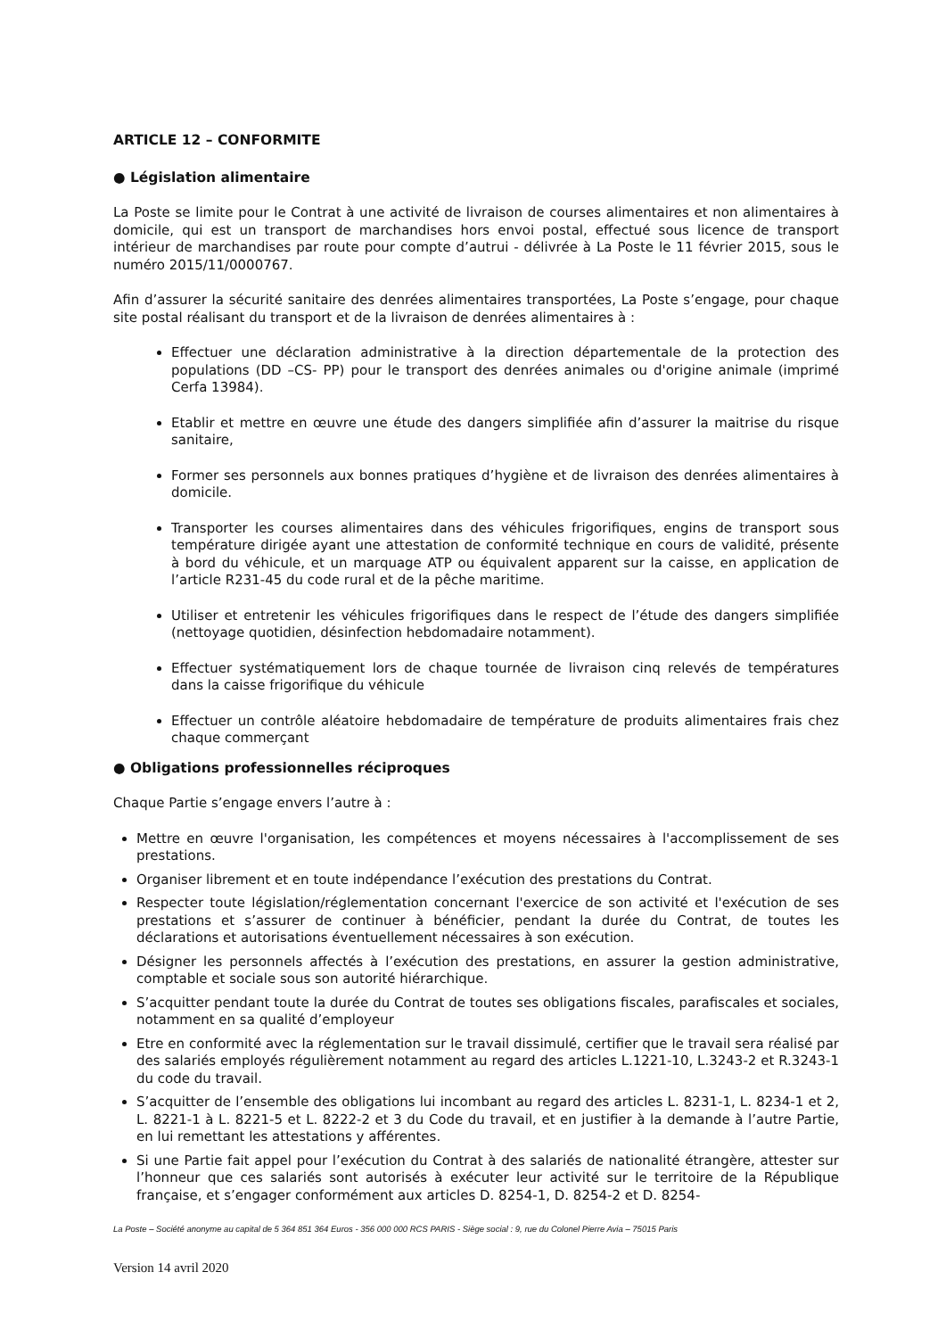ARTICLE 12 – CONFORMITE
● Législation alimentaire
La Poste se limite pour le Contrat à une activité de livraison de courses alimentaires et non alimentaires à domicile, qui est un transport de marchandises hors envoi postal, effectué sous licence de transport intérieur de marchandises par route pour compte d’autrui - délivrée à La Poste le 11 février 2015, sous le numéro 2015/11/0000767.
Afin d’assurer la sécurité sanitaire des denrées alimentaires transportées, La Poste s’engage, pour chaque site postal réalisant du transport et de la livraison de denrées alimentaires à :
Effectuer une déclaration administrative à la direction départementale de la protection des populations (DD –CS- PP) pour le transport des denrées animales ou d'origine animale (imprimé Cerfa 13984).
Etablir et mettre en œuvre une étude des dangers simplifiée afin d’assurer la maitrise du risque sanitaire,
Former ses personnels aux bonnes pratiques d’hygiène et de livraison des denrées alimentaires à domicile.
Transporter les courses alimentaires dans des véhicules frigorifiques, engins de transport sous température dirigée ayant une attestation de conformité technique en cours de validité, présente à bord du véhicule, et un marquage ATP ou équivalent apparent sur la caisse, en application de l’article R231-45 du code rural et de la pêche maritime.
Utiliser et entretenir les véhicules frigorifiques dans le respect de l’étude des dangers simplifiée (nettoyage quotidien, désinfection hebdomadaire notamment).
Effectuer systématiquement lors de chaque tournée de livraison cinq relevés de températures dans la caisse frigorifique du véhicule
Effectuer un contrôle aléatoire hebdomadaire de température de produits alimentaires frais chez chaque commerçant
● Obligations professionnelles réciproques
Chaque Partie s’engage envers l’autre à :
Mettre en œuvre l'organisation, les compétences et moyens nécessaires à l'accomplissement de ses prestations.
Organiser librement et en toute indépendance l’exécution des prestations du Contrat.
Respecter toute législation/réglementation concernant l'exercice de son activité et l'exécution de ses prestations et s’assurer de continuer à bénéficier, pendant la durée du Contrat, de toutes les déclarations et autorisations éventuellement nécessaires à son exécution.
Désigner les personnels affectés à l’exécution des prestations, en assurer la gestion administrative, comptable et sociale sous son autorité hiérarchique.
S’acquitter pendant toute la durée du Contrat de toutes ses obligations fiscales, parafiscales et sociales, notamment en sa qualité d’employeur
Etre en conformité avec la réglementation sur le travail dissimulé, certifier que le travail sera réalisé par des salariés employés régulièrement notamment au regard des articles L.1221-10, L.3243-2 et R.3243-1 du code du travail.
S’acquitter de l’ensemble des obligations lui incombant au regard des articles L. 8231-1, L. 8234-1 et 2, L. 8221-1 à L. 8221-5 et L. 8222-2 et 3 du Code du travail, et en justifier à la demande à l’autre Partie, en lui remettant les attestations y afférentes.
Si une Partie fait appel pour l’exécution du Contrat à des salariés de nationalité étrangère, attester sur l’honneur que ces salariés sont autorisés à exécuter leur activité sur le territoire de la République française, et s’engager conformément aux articles D. 8254-1, D. 8254-2 et D. 8254-
La Poste – Société anonyme au capital de 5 364 851 364 Euros - 356 000 000 RCS PARIS - Siège social : 9, rue du Colonel Pierre Avia – 75015 Paris
Version 14 avril 2020